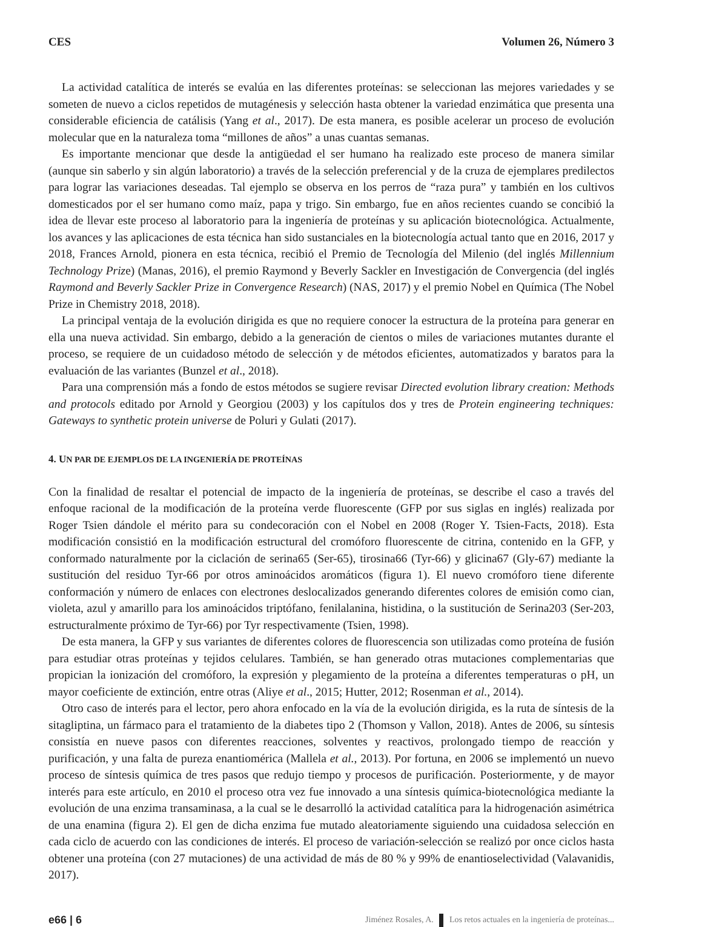CES Volumen 26, Número 3
La actividad catalítica de interés se evalúa en las diferentes proteínas: se seleccionan las mejores variedades y se someten de nuevo a ciclos repetidos de mutagénesis y selección hasta obtener la variedad enzimática que presenta una considerable eficiencia de catálisis (Yang et al., 2017). De esta manera, es posible acelerar un proceso de evolución molecular que en la naturaleza toma “millones de años” a unas cuantas semanas.
Es importante mencionar que desde la antigüedad el ser humano ha realizado este proceso de manera similar (aunque sin saberlo y sin algún laboratorio) a través de la selección preferencial y de la cruza de ejemplares predilectos para lograr las variaciones deseadas. Tal ejemplo se observa en los perros de “raza pura” y también en los cultivos domesticados por el ser humano como maíz, papa y trigo. Sin embargo, fue en años recientes cuando se concibió la idea de llevar este proceso al laboratorio para la ingeniería de proteínas y su aplicación biotecnológica. Actualmente, los avances y las aplicaciones de esta técnica han sido sustanciales en la biotecnología actual tanto que en 2016, 2017 y 2018, Frances Arnold, pionera en esta técnica, recibió el Premio de Tecnología del Milenio (del inglés Millennium Technology Prize) (Manas, 2016), el premio Raymond y Beverly Sackler en Investigación de Convergencia (del inglés Raymond and Beverly Sackler Prize in Convergence Research) (NAS, 2017) y el premio Nobel en Química (The Nobel Prize in Chemistry 2018, 2018).
La principal ventaja de la evolución dirigida es que no requiere conocer la estructura de la proteína para generar en ella una nueva actividad. Sin embargo, debido a la generación de cientos o miles de variaciones mutantes durante el proceso, se requiere de un cuidadoso método de selección y de métodos eficientes, automatizados y baratos para la evaluación de las variantes (Bunzel et al., 2018).
Para una comprensión más a fondo de estos métodos se sugiere revisar Directed evolution library creation: Methods and protocols editado por Arnold y Georgiou (2003) y los capítulos dos y tres de Protein engineering techniques: Gateways to synthetic protein universe de Poluri y Gulati (2017).
4. UN PAR DE EJEMPLOS DE LA INGENIERÍA DE PROTEÍNAS
Con la finalidad de resaltar el potencial de impacto de la ingeniería de proteínas, se describe el caso a través del enfoque racional de la modificación de la proteína verde fluorescente (GFP por sus siglas en inglés) realizada por Roger Tsien dándole el mérito para su condecoración con el Nobel en 2008 (Roger Y. Tsien-Facts, 2018). Esta modificación consistió en la modificación estructural del cromóforo fluorescente de citrina, contenido en la GFP, y conformado naturalmente por la ciclación de serina65 (Ser-65), tirosina66 (Tyr-66) y glicina67 (Gly-67) mediante la sustitución del residuo Tyr-66 por otros aminoácidos aromáticos (figura 1). El nuevo cromóforo tiene diferente conformación y número de enlaces con electrones deslocalizados generando diferentes colores de emisión como cian, violeta, azul y amarillo para los aminoácidos triptófano, fenilalanina, histidina, o la sustitución de Serina203 (Ser-203, estructuralmente próximo de Tyr-66) por Tyr respectivamente (Tsien, 1998).
De esta manera, la GFP y sus variantes de diferentes colores de fluorescencia son utilizadas como proteína de fusión para estudiar otras proteínas y tejidos celulares. También, se han generado otras mutaciones complementarias que propician la ionización del cromóforo, la expresión y plegamiento de la proteína a diferentes temperaturas o pH, un mayor coeficiente de extinción, entre otras (Aliye et al., 2015; Hutter, 2012; Rosenman et al., 2014).
Otro caso de interés para el lector, pero ahora enfocado en la vía de la evolución dirigida, es la ruta de síntesis de la sitagliptina, un fármaco para el tratamiento de la diabetes tipo 2 (Thomson y Vallon, 2018). Antes de 2006, su síntesis consistía en nueve pasos con diferentes reacciones, solventes y reactivos, prolongado tiempo de reacción y purificación, y una falta de pureza enantiomérica (Mallela et al., 2013). Por fortuna, en 2006 se implementó un nuevo proceso de síntesis química de tres pasos que redujo tiempo y procesos de purificación. Posteriormente, y de mayor interés para este artículo, en 2010 el proceso otra vez fue innovado a una síntesis química-biotecnológica mediante la evolución de una enzima transaminasa, a la cual se le desarrolló la actividad catalítica para la hidrogenación asimétrica de una enamina (figura 2). El gen de dicha enzima fue mutado aleatoriamente siguiendo una cuidadosa selección en cada ciclo de acuerdo con las condiciones de interés. El proceso de variación-selección se realizó por once ciclos hasta obtener una proteína (con 27 mutaciones) de una actividad de más de 80 % y 99% de enantioselectividad (Valavanidis, 2017).
e66 | 6 Jiménez Rosales, A. Los retos actuales en la ingeniería de proteínas...